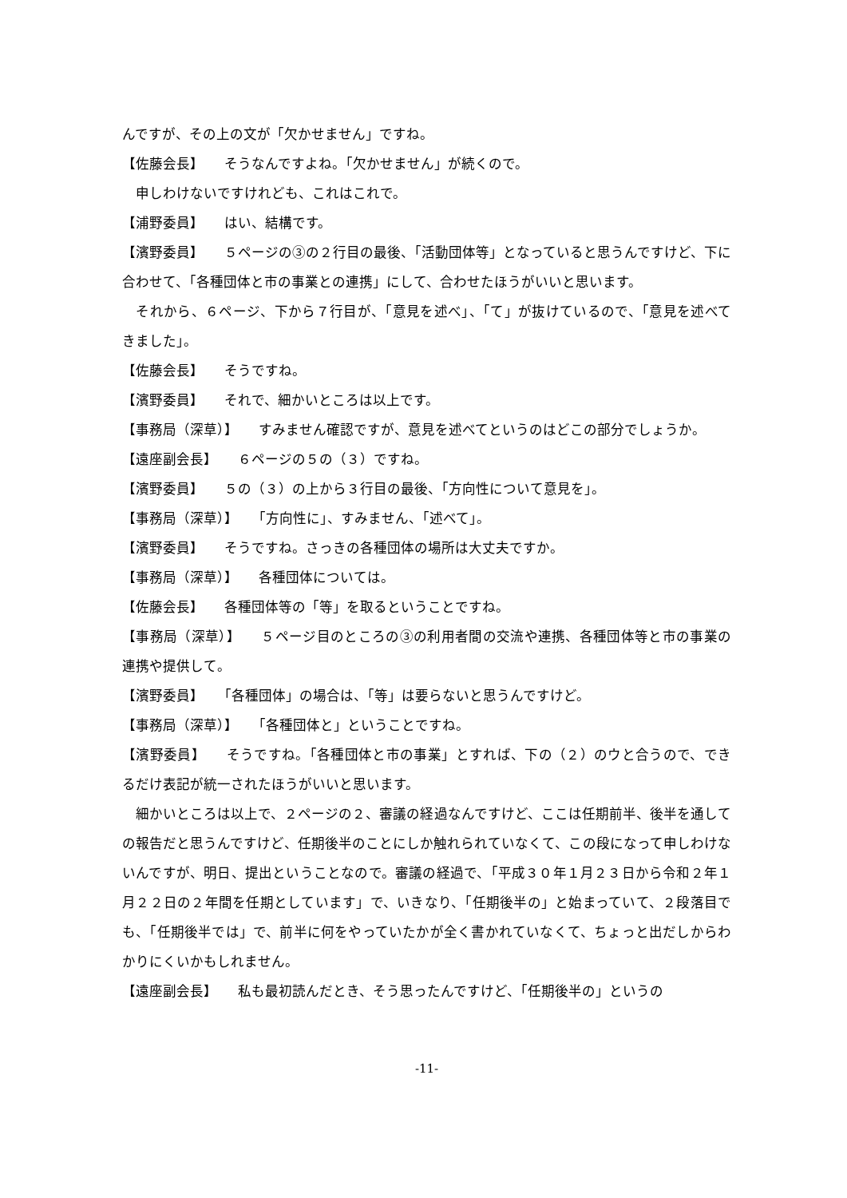んですが、その上の文が「欠かせません」ですね。
【佐藤会長】　　そうなんですよね。「欠かせません」が続くので。
　申しわけないですけれども、これはこれで。
【浦野委員】　　はい、結構です。
【濱野委員】　　５ページの③の２行目の最後、「活動団体等」となっていると思うんですけど、下に合わせて、「各種団体と市の事業との連携」にして、合わせたほうがいいと思います。
　それから、６ページ、下から７行目が、「意見を述べ」、「て」が抜けているので、「意見を述べてきました」。
【佐藤会長】　　そうですね。
【濱野委員】　　それで、細かいところは以上です。
【事務局（深草）】　　すみません確認ですが、意見を述べてというのはどこの部分でしょうか。
【遠座副会長】　　６ページの５の（３）ですね。
【濱野委員】　　５の（３）の上から３行目の最後、「方向性について意見を」。
【事務局（深草）】　　「方向性に」、すみません、「述べて」。
【濱野委員】　　そうですね。さっきの各種団体の場所は大丈夫ですか。
【事務局（深草）】　　各種団体については。
【佐藤会長】　　各種団体等の「等」を取るということですね。
【事務局（深草）】　　５ページ目のところの③の利用者間の交流や連携、各種団体等と市の事業の連携や提供して。
【濱野委員】　　「各種団体」の場合は、「等」は要らないと思うんですけど。
【事務局（深草）】　　「各種団体と」ということですね。
【濱野委員】　　そうですね。「各種団体と市の事業」とすれば、下の（２）のウと合うので、できるだけ表記が統一されたほうがいいと思います。
　細かいところは以上で、２ページの２、審議の経過なんですけど、ここは任期前半、後半を通しての報告だと思うんですけど、任期後半のことにしか触れられていなくて、この段になって申しわけないんですが、明日、提出ということなので。審議の経過で、「平成３０年１月２３日から令和２年１月２２日の２年間を任期としています」で、いきなり、「任期後半の」と始まっていて、２段落目でも、「任期後半では」で、前半に何をやっていたかが全く書かれていなくて、ちょっと出だしからわかりにくいかもしれません。
【遠座副会長】　　私も最初読んだとき、そう思ったんですけど、「任期後半の」というの
-11-